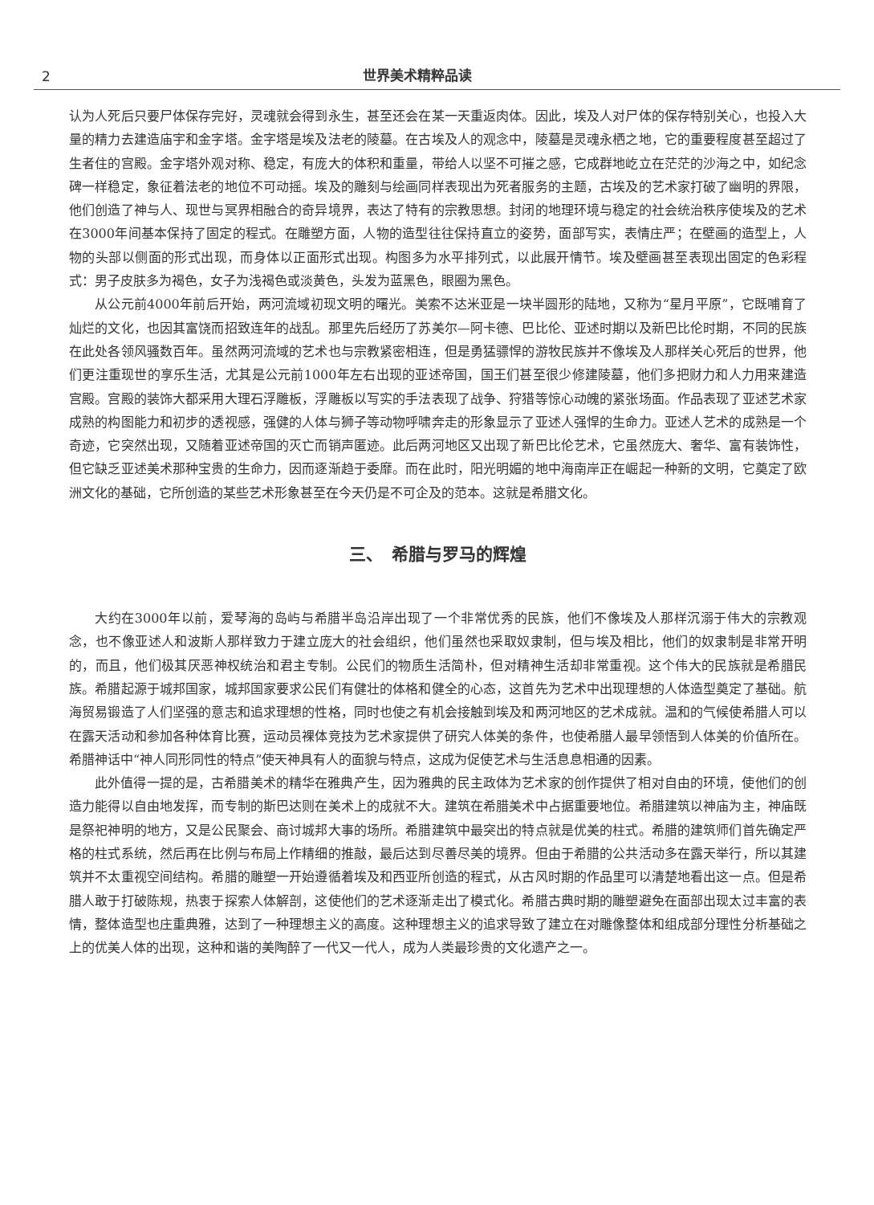2
世界美术精粹品读
认为人死后只要尸体保存完好，灵魂就会得到永生，甚至还会在某一天重返肉体。因此，埃及人对尸体的保存特别关心，也投入大量的精力去建造庙宇和金字塔。金字塔是埃及法老的陵墓。在古埃及人的观念中，陵墓是灵魂永栖之地，它的重要程度甚至超过了生者住的宫殿。金字塔外观对称、稳定，有庞大的体积和重量，带给人以坚不可摧之感，它成群地屹立在茫茫的沙海之中，如纪念碑一样稳定，象征着法老的地位不可动摇。埃及的雕刻与绘画同样表现出为死者服务的主题，古埃及的艺术家打破了幽明的界限，他们创造了神与人、现世与冥界相融合的奇异境界，表达了特有的宗教思想。封闭的地理环境与稳定的社会统治秩序使埃及的艺术在3000年间基本保持了固定的程式。在雕塑方面，人物的造型往往保持直立的姿势，面部写实，表情庄严；在壁画的造型上，人物的头部以侧面的形式出现，而身体以正面形式出现。构图多为水平排列式，以此展开情节。埃及壁画甚至表现出固定的色彩程式：男子皮肤多为褐色，女子为浅褐色或淡黄色，头发为蓝黑色，眼圈为黑色。
从公元前4000年前后开始，两河流域初现文明的曙光。美索不达米亚是一块半圆形的陆地，又称为“星月平原”，它既哺育了灿烂的文化，也因其富饶而招致连年的战乱。那里先后经历了苏美尔—阿卡德、巴比伦、亚述时期以及新巴比伦时期，不同的民族在此处各领风骚数百年。虽然两河流域的艺术也与宗教紧密相连，但是勇猛骠悍的游牧民族并不像埃及人那样关心死后的世界，他们更注重现世的享乐生活，尤其是公元前1000年左右出现的亚述帝国，国王们甚至很少修建陵墓，他们多把财力和人力用来建造宫殿。宫殿的装饰大都采用大理石浮雕板，浮雕板以写实的手法表现了战争、狩猎等惊心动魄的紧张场面。作品表现了亚述艺术家成熟的构图能力和初步的透视感，强健的人体与狮子等动物呼啸奔走的形象显示了亚述人强悍的生命力。亚述人艺术的成熟是一个奇迹，它突然出现，又随着亚述帝国的灭亡而销声匿迹。此后两河地区又出现了新巴比伦艺术，它虽然庞大、奢华、富有装饰性，但它缺乏亚述美术那种宝贵的生命力，因而逐渐趋于委靡。而在此时，阳光明媚的地中海南岸正在崛起一种新的文明，它奠定了欧洲文化的基础，它所创造的某些艺术形象甚至在今天仍是不可企及的范本。这就是希腊文化。
三、　希腊与罗马的辉煌
大约在3000年以前，爱琴海的岛屿与希腊半岛沿岸出现了一个非常优秀的民族，他们不像埃及人那样沉溺于伟大的宗教观念，也不像亚述人和波斯人那样致力于建立庞大的社会组织，他们虽然也采取奴隶制，但与埃及相比，他们的奴隶制是非常开明的，而且，他们极其厌恶神权统治和君主专制。公民们的物质生活简朴，但对精神生活却非常重视。这个伟大的民族就是希腊民族。希腊起源于城邦国家，城邦国家要求公民们有健壮的体格和健全的心态，这首先为艺术中出现理想的人体造型奠定了基础。航海贸易锻造了人们坚强的意志和追求理想的性格，同时也使之有机会接触到埃及和两河地区的艺术成就。温和的气候使希腊人可以在露天活动和参加各种体育比赛，运动员裸体竞技为艺术家提供了研究人体美的条件，也使希腊人最早领悟到人体美的价值所在。希腊神话中“神人同形同性的特点”使天神具有人的面貌与特点，这成为促使艺术与生活息息相通的因素。
此外值得一提的是，古希腊美术的精华在雅典产生，因为雅典的民主政体为艺术家的创作提供了相对自由的环境，使他们的创造力能得以自由地发挥，而专制的斯巴达则在美术上的成就不大。建筑在希腊美术中占据重要地位。希腊建筑以神庙为主，神庙既是祭祀神明的地方，又是公民聚会、商讨城邦大事的场所。希腊建筑中最突出的特点就是优美的柱式。希腊的建筑师们首先确定严格的柱式系统，然后再在比例与布局上作精细的推敲，最后达到尽善尽美的境界。但由于希腊的公共活动多在露天举行，所以其建筑并不太重视空间结构。希腊的雕塑一开始遵循着埃及和西亚所创造的程式，从古风时期的作品里可以清楚地看出这一点。但是希腊人敢于打破陈规，热衷于探索人体解剖，这使他们的艺术逐渐走出了模式化。希腊古典时期的雕塑避免在面部出现太过丰富的表情，整体造型也庄重典雅，达到了一种理想主义的高度。这种理想主义的追求导致了建立在对雕像整体和组成部分理性分析基础之上的优美人体的出现，这种和谐的美陶醉了一代又一代人，成为人类最珍贵的文化遗产之一。